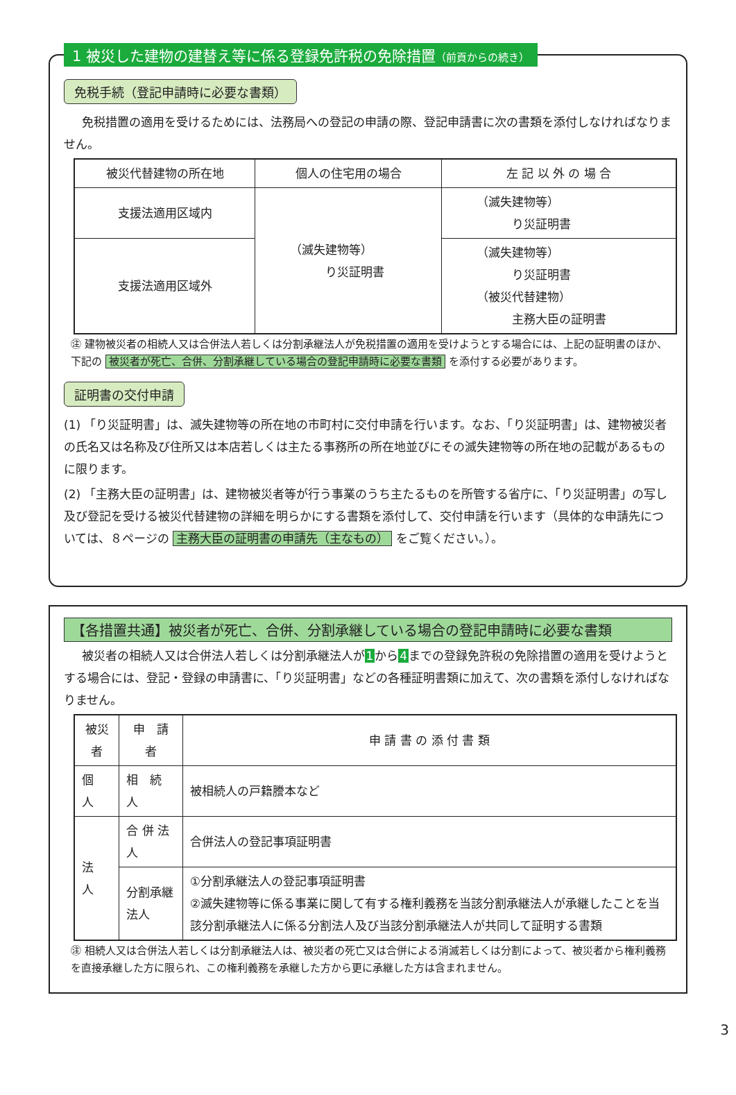1 被災した建物の建替え等に係る登録免許税の免除措置（前頁からの続き）
免税手続（登記申請時に必要な書類）
免税措置の適用を受けるためには、法務局への登記の申請の際、登記申請書に次の書類を添付しなければなりません。
| 被災代替建物の所在地 | 個人の住宅用の場合 | 左 記 以 外 の 場 合 |
| --- | --- | --- |
| 支援法適用区域内 | （滅失建物等） り災証明書 | （滅失建物等） り災証明書 |
| 支援法適用区域外 | | （滅失建物等） り災証明書 （被災代替建物） 主務大臣の証明書 |
㊟ 建物被災者の相続人又は合併法人若しくは分割承継法人が免税措置の適用を受けようとする場合には、上記の証明書のほか、下記の 被災者が死亡、合併、分割承継している場合の登記申請時に必要な書類 を添付する必要があります。
証明書の交付申請
(1) 「り災証明書」は、滅失建物等の所在地の市町村に交付申請を行います。なお、「り災証明書」は、建物被災者の氏名又は名称及び住所又は本店若しくは主たる事務所の所在地並びにその滅失建物等の所在地の記載があるものに限ります。
(2) 「主務大臣の証明書」は、建物被災者等が行う事業のうち主たるものを所管する省庁に、「り災証明書」の写し及び登記を受ける被災代替建物の詳細を明らかにする書類を添付して、交付申請を行います（具体的な申請先については、８ページの 主務大臣の証明書の申請先（主なもの） をご覧ください。）。
【各措置共通】被災者が死亡、合併、分割承継している場合の登記申請時に必要な書類
被災者の相続人又は合併法人若しくは分割承継法人が1から4までの登録免許税の免除措置の適用を受けようとする場合には、登記・登録の申請書に、「り災証明書」などの各種証明書類に加えて、次の書類を添付しなければなりません。
| 被災者 | 申 請 者 | 申 請 書 の 添 付 書 類 |
| --- | --- | --- |
| 個 人 | 相 続 人 | 被相続人の戸籍謄本など |
| 法 人 | 合 併 法 人 | 合併法人の登記事項証明書 |
| | 分割承継法人 | ①分割承継法人の登記事項証明書 ②滅失建物等に係る事業に関して有する権利義務を当該分割承継法人が承継したことを当該分割承継法人に係る分割法人及び当該分割承継法人が共同して証明する書類 |
㊟ 相続人又は合併法人若しくは分割承継法人は、被災者の死亡又は合併による消滅若しくは分割によって、被災者から権利義務を直接承継した方に限られ、この権利義務を承継した方から更に承継した方は含まれません。
3